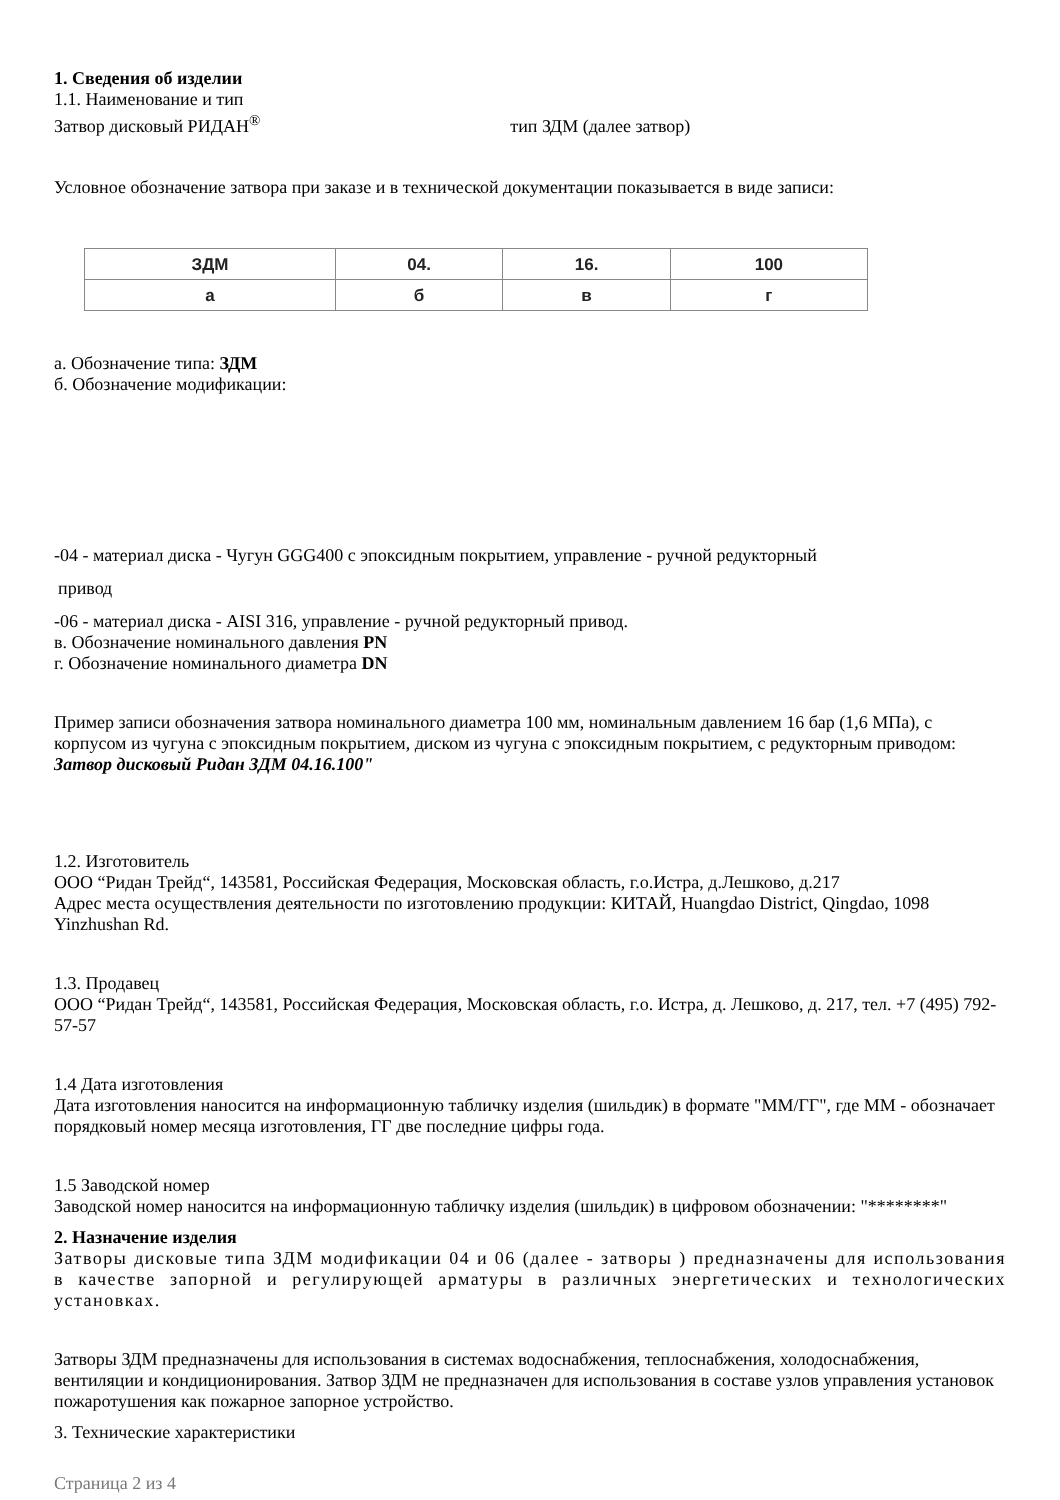1. Сведения об изделии
1.1. Наименование и тип
Затвор дисковый РИДАН<sup>®</sup> тип ЗДМ (далее затвор)
Условное обозначение затвора при заказе и в технической документации показывается в виде записи:
| ЗДМ | 04. | 16. | 100 |
| а | б | в | г |
а. Обозначение типа: ЗДМ
б. Обозначение модификации:
-04 - материал диска - Чугун GGG400 с эпоксидным покрытием, управление - ручной редукторный
привод
-06 - материал диска - AISI 316, управление - ручной редукторный привод.
в. Обозначение номинального давления PN
г. Обозначение номинального диаметра DN
Пример записи обозначения затвора номинального диаметра 100 мм, номинальным давлением 16 бар (1,6 МПа), с корпусом из чугуна с эпоксидным покрытием, диском из чугуна с эпоксидным покрытием, с редукторным приводом: Затвор дисковый Ридан ЗДМ 04.16.100"
1.2. Изготовитель
ООО “Ридан Трейд“, 143581, Российская Федерация, Московская область, г.о.Истра, д.Лешково, д.217
Адрес места осуществления деятельности по изготовлению продукции: КИТАЙ, Huangdao District, Qingdao, 1098 Yinzhushan Rd.
1.3. Продавец
ООО “Ридан Трейд“, 143581, Российская Федерация, Московская область, г.о. Истра, д. Лешково, д. 217, тел. +7 (495) 792-57-57
1.4 Дата изготовления
Дата изготовления наносится на информационную табличку изделия (шильдик) в формате "ММ/ГГ", где ММ - обозначает порядковый номер месяца изготовления, ГГ две последние цифры года.
1.5 Заводской номер
Заводской номер наносится на информационную табличку изделия (шильдик) в цифровом обозначении: "********"
2. Назначение изделия
Затворы дисковые типа ЗДМ модификации 04 и 06 (далее - затворы ) предназначены для использования в качестве запорной и регулирующей арматуры в различных энергетических и технологических установках.
Затворы ЗДМ предназначены для использования в системах водоснабжения, теплоснабжения, холодоснабжения, вентиляции и кондиционирования. Затвор ЗДМ не предназначен для использования в составе узлов управления установок пожаротушения как пожарное запорное устройство.
3. Технические характеристики
Страница 2 из 4